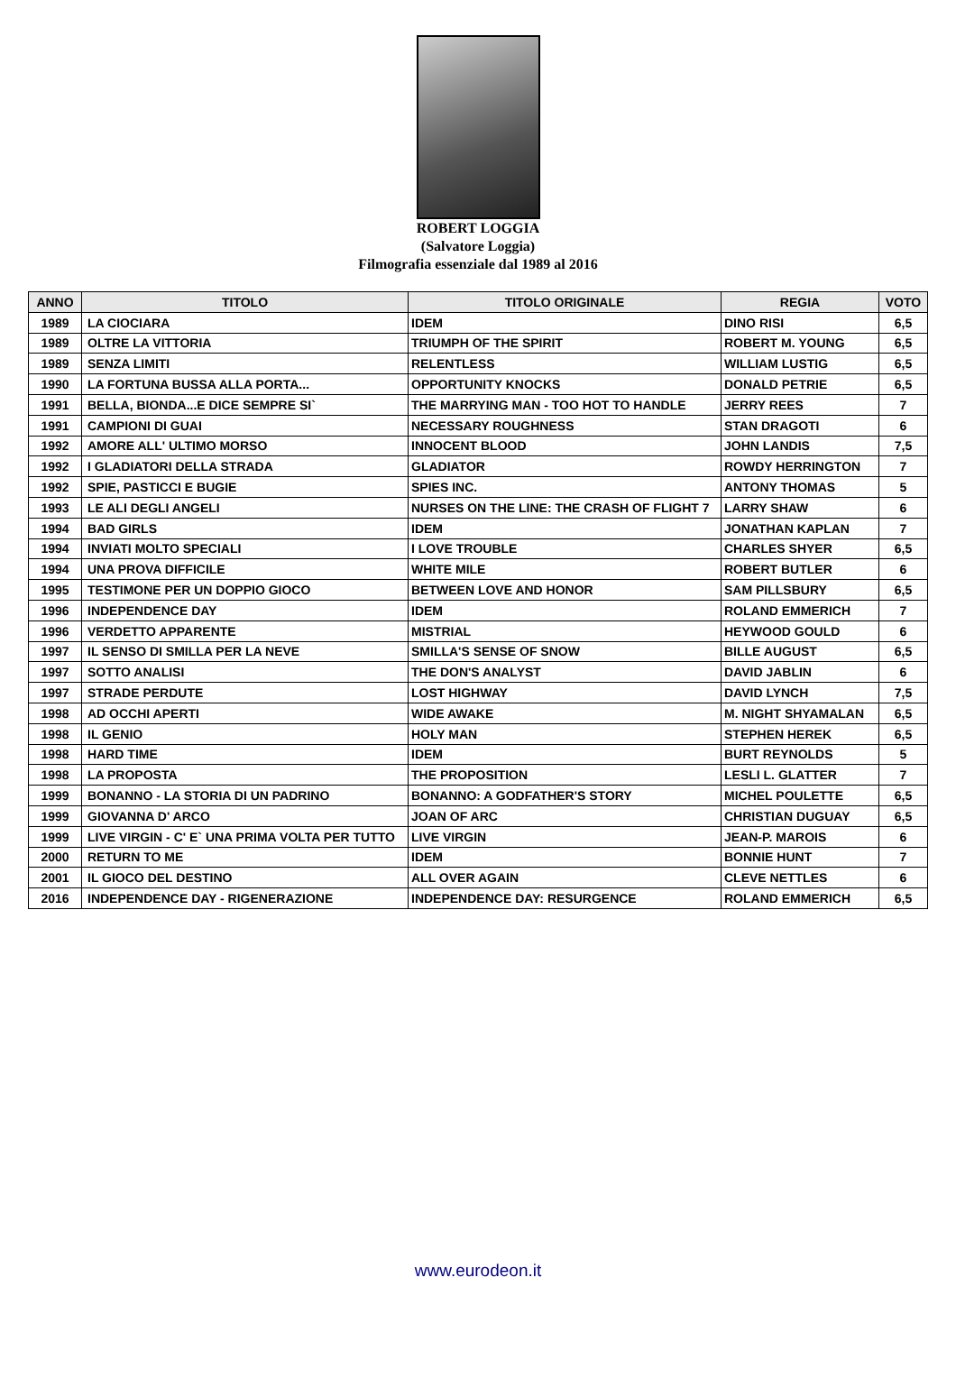ROBERT LOGGIA
(Salvatore Loggia)
Filmografia essenziale dal 1989 al 2016
| ANNO | TITOLO | TITOLO ORIGINALE | REGIA | VOTO |
| --- | --- | --- | --- | --- |
| 1989 | LA CIOCIARA | IDEM | DINO RISI | 6,5 |
| 1989 | OLTRE LA VITTORIA | TRIUMPH OF THE SPIRIT | ROBERT M. YOUNG | 6,5 |
| 1989 | SENZA LIMITI | RELENTLESS | WILLIAM LUSTIG | 6,5 |
| 1990 | LA FORTUNA BUSSA ALLA PORTA... | OPPORTUNITY KNOCKS | DONALD PETRIE | 6,5 |
| 1991 | BELLA, BIONDA...E DICE SEMPRE SI` | THE MARRYING MAN - TOO HOT TO HANDLE | JERRY REES | 7 |
| 1991 | CAMPIONI DI GUAI | NECESSARY ROUGHNESS | STAN DRAGOTI | 6 |
| 1992 | AMORE ALL' ULTIMO MORSO | INNOCENT BLOOD | JOHN LANDIS | 7,5 |
| 1992 | I GLADIATORI DELLA STRADA | GLADIATOR | ROWDY HERRINGTON | 7 |
| 1992 | SPIE, PASTICCI E BUGIE | SPIES INC. | ANTONY THOMAS | 5 |
| 1993 | LE ALI DEGLI ANGELI | NURSES ON THE LINE: THE CRASH OF FLIGHT 7 | LARRY SHAW | 6 |
| 1994 | BAD GIRLS | IDEM | JONATHAN KAPLAN | 7 |
| 1994 | INVIATI MOLTO SPECIALI | I LOVE TROUBLE | CHARLES SHYER | 6,5 |
| 1994 | UNA PROVA DIFFICILE | WHITE MILE | ROBERT BUTLER | 6 |
| 1995 | TESTIMONE PER UN DOPPIO GIOCO | BETWEEN LOVE AND HONOR | SAM PILLSBURY | 6,5 |
| 1996 | INDEPENDENCE DAY | IDEM | ROLAND EMMERICH | 7 |
| 1996 | VERDETTO APPARENTE | MISTRIAL | HEYWOOD GOULD | 6 |
| 1997 | IL SENSO DI SMILLA PER LA NEVE | SMILLA'S SENSE OF SNOW | BILLE AUGUST | 6,5 |
| 1997 | SOTTO ANALISI | THE DON'S ANALYST | DAVID JABLIN | 6 |
| 1997 | STRADE PERDUTE | LOST HIGHWAY | DAVID LYNCH | 7,5 |
| 1998 | AD OCCHI APERTI | WIDE AWAKE | M. NIGHT SHYAMALAN | 6,5 |
| 1998 | IL GENIO | HOLY MAN | STEPHEN HEREK | 6,5 |
| 1998 | HARD TIME | IDEM | BURT REYNOLDS | 5 |
| 1998 | LA PROPOSTA | THE PROPOSITION | LESLI L. GLATTER | 7 |
| 1999 | BONANNO - LA STORIA DI UN PADRINO | BONANNO: A GODFATHER'S STORY | MICHEL POULETTE | 6,5 |
| 1999 | GIOVANNA D' ARCO | JOAN OF ARC | CHRISTIAN DUGUAY | 6,5 |
| 1999 | LIVE VIRGIN - C' E` UNA PRIMA VOLTA PER TUTTO | LIVE VIRGIN | JEAN-P. MAROIS | 6 |
| 2000 | RETURN TO ME | IDEM | BONNIE HUNT | 7 |
| 2001 | IL GIOCO DEL DESTINO | ALL OVER AGAIN | CLEVE NETTLES | 6 |
| 2016 | INDEPENDENCE DAY - RIGENERAZIONE | INDEPENDENCE DAY: RESURGENCE | ROLAND EMMERICH | 6,5 |
www.eurodeon.it